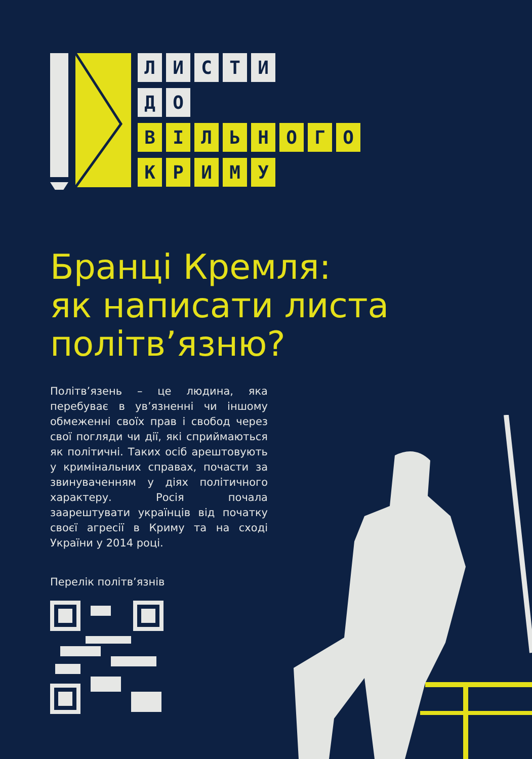ЛИСТИ
ДО
ВІЛЬНОГО
КРИМУ
Бранці Кремля:
як написати листа
політв’язню?
Політв’язень – це людина, яка перебуває в ув’язненні чи іншому обмеженні своїх прав і свобод через свої погляди чи дії, які сприймаються як політичні. Таких осіб арештовують у кримінальних справах, почасти за звинуваченням у діях політичного характеру. Росія почала заарештувати українців від початку своєї агресії в Криму та на сході України у 2014 році.
Перелік політв’язнів